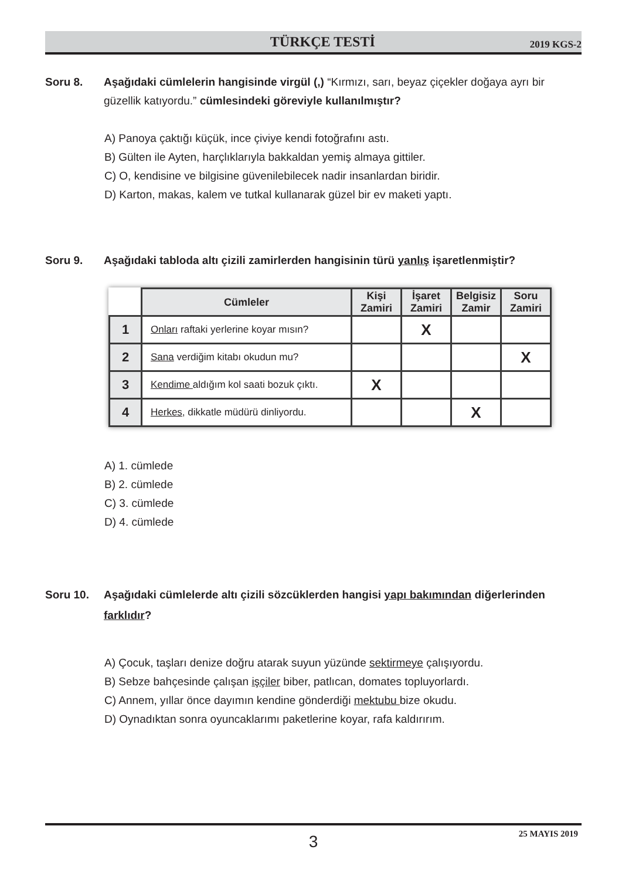TÜRKÇE TESTİ
2019 KGS-2
Soru 8. Aşağıdaki cümlelerin hangisinde virgül (,) “Kırmızı, sarı, beyaz çiçekler doğaya ayrı bir güzellik katıyordu.” cümlesindeki göreviyle kullanılmıştır?
A) Panoya çaktığı küçük, ince çiviye kendi fotoğrafını astı.
B) Gülten ile Ayten, harçlıklarıyla bakkaldan yemiş almaya gittiler.
C) O, kendisine ve bilgisine güvenilebilecek nadir insanlardan biridir.
D) Karton, makas, kalem ve tutkal kullanarak güzel bir ev maketi yaptı.
Soru 9. Aşağıdaki tabloda altı çizili zamirlerden hangisinin türü yanlış işaretlenmiştir?
| | Cümleler | Kişi Zamiri | İşaret Zamiri | Belgisiz Zamir | Soru Zamiri |
| --- | --- | --- | --- | --- | --- |
| 1 | Onları raftaki yerlerine koyar mısın? | | X | | |
| 2 | Sana verdiğim kitabı okudun mu? | | | | X |
| 3 | Kendime aldığım kol saati bozuk çıktı. | X | | | |
| 4 | Herkes , dikkatle müdürü dinliyordu. | | | X | |
A) 1. cümlede
B) 2. cümlede
C) 3. cümlede
D) 4. cümlede
Soru 10. Aşağıdaki cümlelerde altı çizili sözcüklerden hangisi yapı bakımından diğerlerinden farklıdır?
A) Çocuk, taşları denize doğru atarak suyun yüzünde sektirmeye çalışıyordu.
B) Sebze bahçesinde çalışan işçiler biber, patlıcan, domates topluyorlardı.
C) Annem, yıllar önce dayımın kendine gönderdiği mektubu bize okudu.
D) Oynadıktan sonra oyuncaklarımı paketlerine koyar, rafa kaldırırım.
3 25 MAYIS 2019